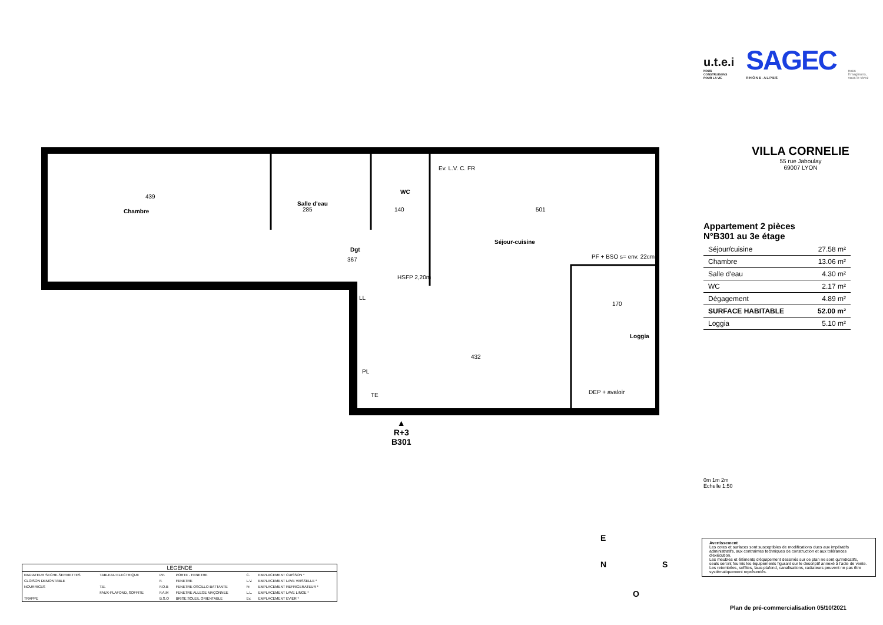Chambre
439
Salle d'eau
285
WC
140
Dgt
367
HSFP 2,20m
Séjour-cuisine
501
432
LL
PL
TE
Loggia
170
PF + BSO s= env. 22cm
Ev. L.V. C. FR
DEP + avaloir
▲
R+3
B301
u.t.e.i
NOUS CONSTRUISONS POUR LA VIE
SAGEC
RHÔNE-ALPES
nous l'imaginons, vous le vivez
VILLA CORNELIE
55 rue Jaboulay
69007 LYON
Appartement 2 pièces
N°B301 au 3e étage
| Séjour/cuisine | 27.58 m² |
| Chambre | 13.06 m² |
| Salle d'eau | 4.30 m² |
| WC | 2.17 m² |
| Dégagement | 4.89 m² |
| SURFACE HABITABLE | 52.00 m² |
| Loggia | 5.10 m² |
0m 1m 2m
Echelle 1:50
E
N S
O
Avertissement
Les cotes et surfaces sont susceptibles de modifications dues aux impératifs administratifs, aux contraintes techniques de construction et aux tolérances d'exécution.
Les meubles et éléments d'équipement dessinés sur ce plan ne sont qu'indicatifs, seuls seront fournis les équipements figurant sur le descriptif annexé à l'acte de vente.
Les retombées, soffites, faux-plafond, canalisations, radiateurs peuvent ne pas être systématiquement représentés.
Plan de pré-commercialisation 05/10/2021
| LEGENDE | | | | | |
| --- | --- | --- | --- | --- | --- |
| RADIATEUR SECHE-SERVIETTES | TABLEAU ELECTRIQUE | P.F. | PORTE - FENETRE | C. | EMPLACEMENT CUISSON * |
| CLOISON DEMONTABLE | | F. | FENETRE | L.V. | EMPLACEMENT LAVE VAISSELLE * |
| NOURRICES | T.E. | F.O.B | FENETRE OSCILLO-BATTANTE | Fr. | EMPLACEMENT REFRIGERATEUR * |
| | FAUX-PLAFOND, SOFFITE | F.A.M | FENETRE ALLEGE MAÇONNEE | L.L. | EMPLACEMENT LAVE LINGE * |
| TRAPPE | | B.S.O | BRISE SOLEIL ORIENTABLE | Ev. | EMPLACEMENT EVIER * |